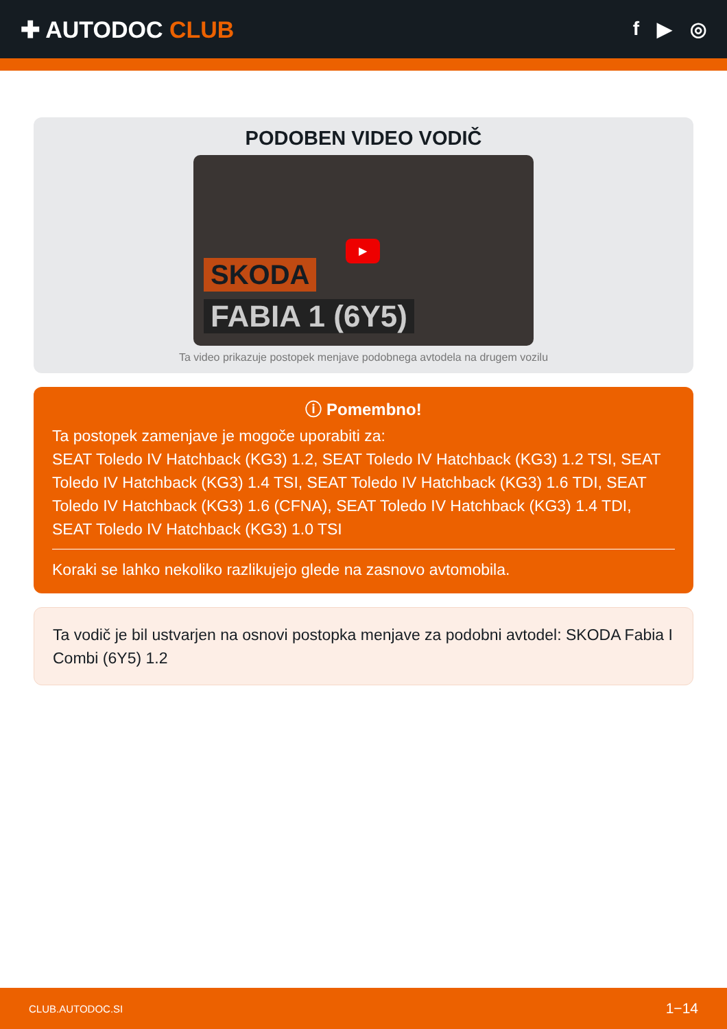✚ AUTODOC CLUB
f ▶ ◎
PODOBEN VIDEO VODIČ
▶
SKODA
FABIA 1 (6Y5)
Ta video prikazuje postopek menjave podobnega avtodela na drugem vozilu
ⓘ Pomembno!
Ta postopek zamenjave je mogoče uporabiti za:
SEAT Toledo IV Hatchback (KG3) 1.2, SEAT Toledo IV Hatchback (KG3) 1.2 TSI, SEAT Toledo IV Hatchback (KG3) 1.4 TSI, SEAT Toledo IV Hatchback (KG3) 1.6 TDI, SEAT Toledo IV Hatchback (KG3) 1.6 (CFNA), SEAT Toledo IV Hatchback (KG3) 1.4 TDI, SEAT Toledo IV Hatchback (KG3) 1.0 TSI
Koraki se lahko nekoliko razlikujejo glede na zasnovo avtomobila.
Ta vodič je bil ustvarjen na osnovi postopka menjave za podobni avtodel: SKODA Fabia I Combi (6Y5) 1.2
CLUB.AUTODOC.SI 1−14